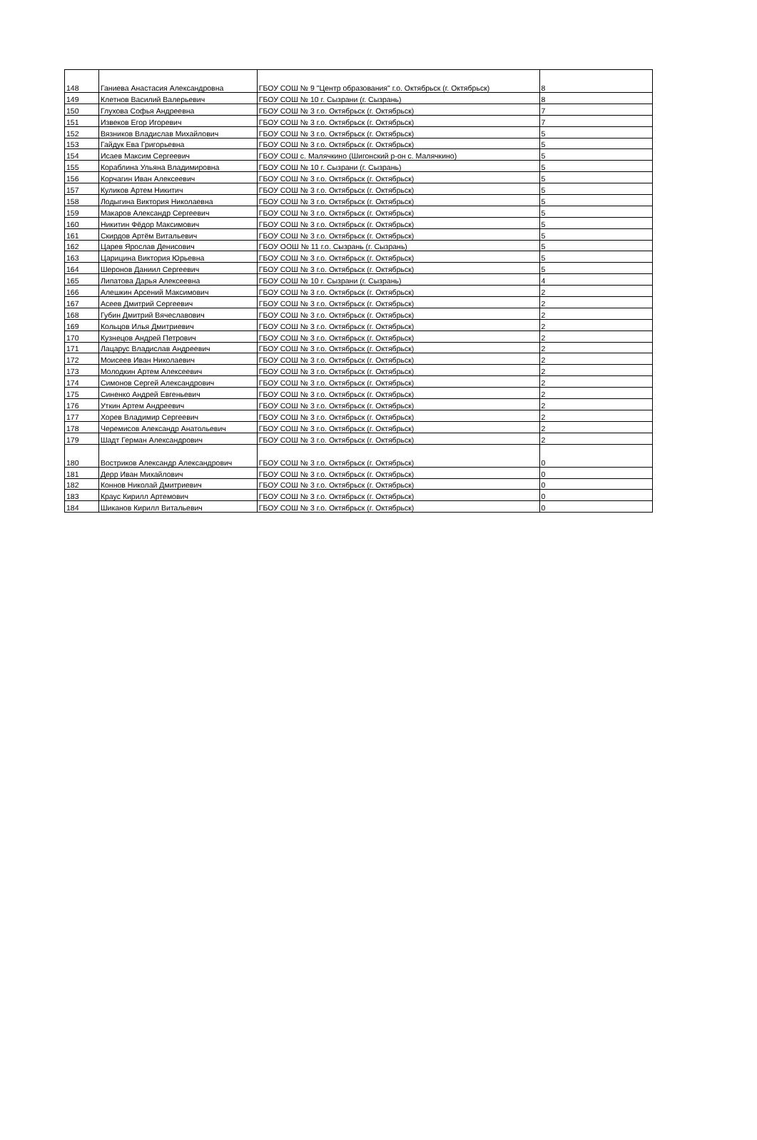| 148 | Ганиева Анастасия Александровна | ГБОУ СОШ № 9 "Центр образования" г.о. Октябрьск (г. Октябрьск) | 8 |
| 149 | Клетнов Василий Валерьевич | ГБОУ СОШ № 10 г. Сызрани (г. Сызрань) | 8 |
| 150 | Глухова Софья Андреевна | ГБОУ СОШ № 3 г.о. Октябрьск (г. Октябрьск) | 7 |
| 151 | Извеков Егор Игоревич | ГБОУ СОШ № 3 г.о. Октябрьск (г. Октябрьск) | 7 |
| 152 | Вязников Владислав Михайлович | ГБОУ СОШ № 3 г.о. Октябрьск (г. Октябрьск) | 5 |
| 153 | Гайдук Ева Григорьевна | ГБОУ СОШ № 3 г.о. Октябрьск (г. Октябрьск) | 5 |
| 154 | Исаев Максим Сергеевич | ГБОУ СОШ с. Малячкино (Шигонский р-он с. Малячкино) | 5 |
| 155 | Кораблина Ульяна Владимировна | ГБОУ СОШ № 10 г. Сызрани (г. Сызрань) | 5 |
| 156 | Корчагин Иван Алексеевич | ГБОУ СОШ № 3 г.о. Октябрьск (г. Октябрьск) | 5 |
| 157 | Куликов Артем Никитич | ГБОУ СОШ № 3 г.о. Октябрьск (г. Октябрьск) | 5 |
| 158 | Лодыгина Виктория Николаевна | ГБОУ СОШ № 3 г.о. Октябрьск (г. Октябрьск) | 5 |
| 159 | Макаров Александр Сергеевич | ГБОУ СОШ № 3 г.о. Октябрьск (г. Октябрьск) | 5 |
| 160 | Никитин Фёдор Максимович | ГБОУ СОШ № 3 г.о. Октябрьск (г. Октябрьск) | 5 |
| 161 | Скирдов Артём Витальевич | ГБОУ СОШ № 3 г.о. Октябрьск (г. Октябрьск) | 5 |
| 162 | Царев Ярослав Денисович | ГБОУ ООШ № 11 г.о. Сызрань (г. Сызрань) | 5 |
| 163 | Царицина Виктория Юрьевна | ГБОУ СОШ № 3 г.о. Октябрьск (г. Октябрьск) | 5 |
| 164 | Шеронов Даниил Сергеевич | ГБОУ СОШ № 3 г.о. Октябрьск (г. Октябрьск) | 5 |
| 165 | Липатова Дарья Алексеевна | ГБОУ СОШ № 10 г. Сызрани (г. Сызрань) | 4 |
| 166 | Алешкин Арсений Максимович | ГБОУ СОШ № 3 г.о. Октябрьск (г. Октябрьск) | 2 |
| 167 | Асеев Дмитрий Сергеевич | ГБОУ СОШ № 3 г.о. Октябрьск (г. Октябрьск) | 2 |
| 168 | Губин Дмитрий Вячеславович | ГБОУ СОШ № 3 г.о. Октябрьск (г. Октябрьск) | 2 |
| 169 | Кольцов Илья Дмитриевич | ГБОУ СОШ № 3 г.о. Октябрьск (г. Октябрьск) | 2 |
| 170 | Кузнецов Андрей Петрович | ГБОУ СОШ № 3 г.о. Октябрьск (г. Октябрьск) | 2 |
| 171 | Лацарус Владислав Андреевич | ГБОУ СОШ № 3 г.о. Октябрьск (г. Октябрьск) | 2 |
| 172 | Моисеев Иван Николаевич | ГБОУ СОШ № 3 г.о. Октябрьск (г. Октябрьск) | 2 |
| 173 | Молодкин Артем Алексеевич | ГБОУ СОШ № 3 г.о. Октябрьск (г. Октябрьск) | 2 |
| 174 | Симонов Сергей Александрович | ГБОУ СОШ № 3 г.о. Октябрьск (г. Октябрьск) | 2 |
| 175 | Синенко Андрей Евгеньевич | ГБОУ СОШ № 3 г.о. Октябрьск (г. Октябрьск) | 2 |
| 176 | Уткин Артем Андреевич | ГБОУ СОШ № 3 г.о. Октябрьск (г. Октябрьск) | 2 |
| 177 | Хорев Владимир Сергеевич | ГБОУ СОШ № 3 г.о. Октябрьск (г. Октябрьск) | 2 |
| 178 | Черемисов Александр Анатольевич | ГБОУ СОШ № 3 г.о. Октябрьск (г. Октябрьск) | 2 |
| 179 | Шадт Герман Александрович | ГБОУ СОШ № 3 г.о. Октябрьск (г. Октябрьск) | 2 |
| 180 | Востриков Александр Александрович | ГБОУ СОШ № 3 г.о. Октябрьск (г. Октябрьск) | 0 |
| 181 | Дерр Иван Михайлович | ГБОУ СОШ № 3 г.о. Октябрьск (г. Октябрьск) | 0 |
| 182 | Коннов Николай Дмитриевич | ГБОУ СОШ № 3 г.о. Октябрьск (г. Октябрьск) | 0 |
| 183 | Краус Кирилл Артемович | ГБОУ СОШ № 3 г.о. Октябрьск (г. Октябрьск) | 0 |
| 184 | Шиканов Кирилл Витальевич | ГБОУ СОШ № 3 г.о. Октябрьск (г. Октябрьск) | 0 |